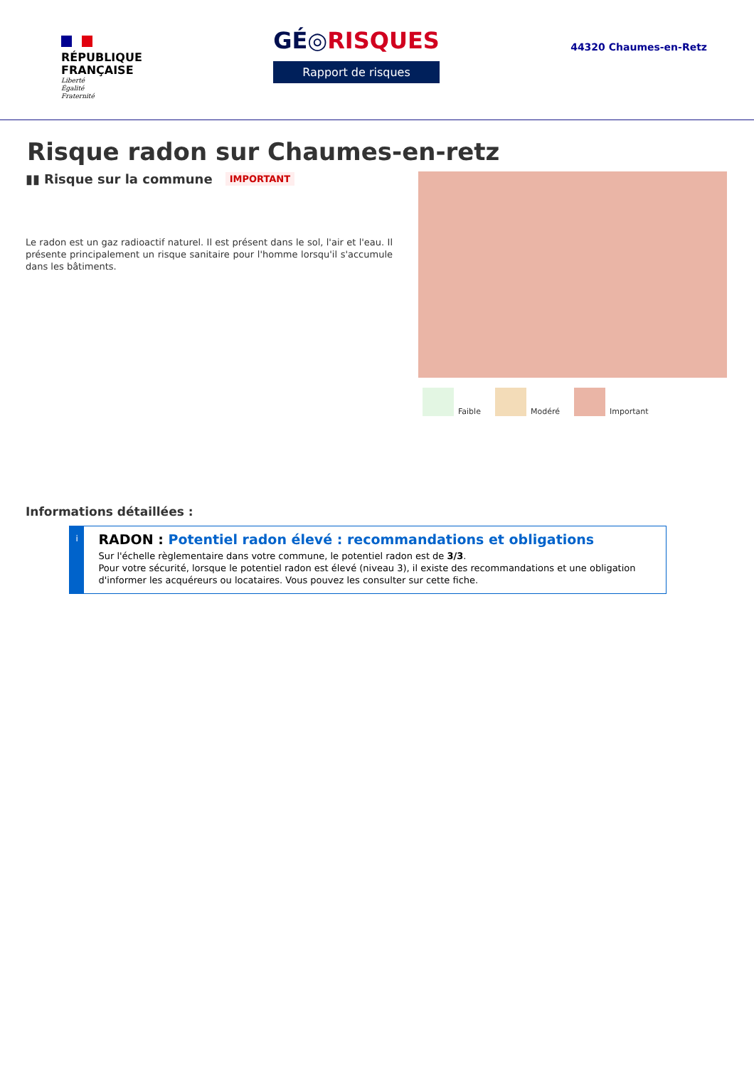RÉPUBLIQUE
FRANÇAISE
Liberté
Égalité
Fraternité
GÉ◎RISQUES
Rapport de risques
44320 Chaumes-en-Retz
Risque radon sur Chaumes-en-retz
▮▮ Risque sur la commune IMPORTANT
Le radon est un gaz radioactif naturel. Il est présent dans le sol, l'air et l'eau. Il présente principalement un risque sanitaire pour l'homme lorsqu'il s'accumule dans les bâtiments.
Faible Modéré Important
Informations détaillées :
i
RADON : Potentiel radon élevé : recommandations et obligations
Sur l'échelle règlementaire dans votre commune, le potentiel radon est de 3/3.
Pour votre sécurité, lorsque le potentiel radon est élevé (niveau 3), il existe des recommandations et une obligation d'informer les acquéreurs ou locataires. Vous pouvez les consulter sur cette fiche.